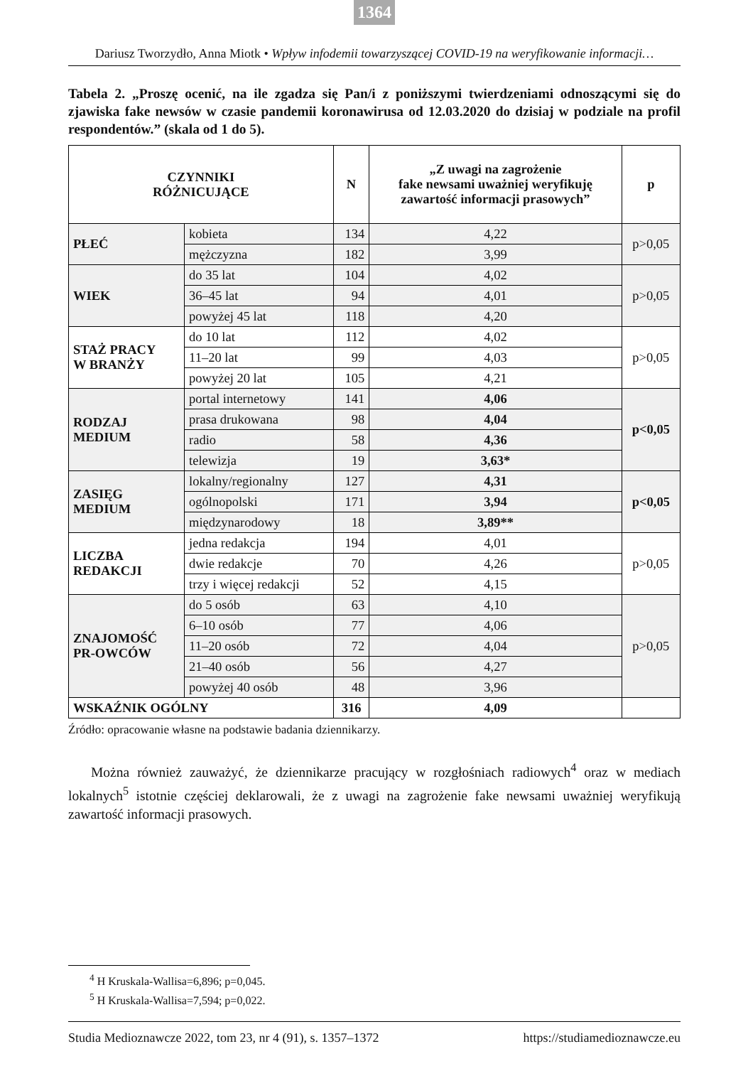1364
Dariusz Tworzydło, Anna Miotk • Wpływ infodemii towarzyszącej COVID-19 na weryfikowanie informacji…
Tabela 2. „Proszę ocenić, na ile zgadza się Pan/i z poniższymi twierdzeniami odnoszącymi się do zjawiska fake newsów w czasie pandemii koronawirusa od 12.03.2020 do dzisiaj w podziale na profil respondentów.” (skala od 1 do 5).
| CZYNNIKI RÓŻNICUJĄCE | | N | „Z uwagi na zagrożenie fake newsami uważniej weryfikuję zawartość informacji prasowych” | p |
| --- | --- | --- | --- | --- |
| PŁEĆ | kobieta | 134 | 4,22 | p>0,05 |
| | mężczyzna | 182 | 3,99 | |
| WIEK | do 35 lat | 104 | 4,02 | p>0,05 |
| | 36–45 lat | 94 | 4,01 | |
| | powyżej 45 lat | 118 | 4,20 | |
| STAŻ PRACY W BRANŻY | do 10 lat | 112 | 4,02 | p>0,05 |
| | 11–20 lat | 99 | 4,03 | |
| | powyżej 20 lat | 105 | 4,21 | |
| RODZAJ MEDIUM | portal internetowy | 141 | 4,06 | p<0,05 |
| | prasa drukowana | 98 | 4,04 | |
| | radio | 58 | 4,36 | |
| | telewizja | 19 | 3,63* | |
| ZASIĘG MEDIUM | lokalny/regionalny | 127 | 4,31 | p<0,05 |
| | ogólnopolski | 171 | 3,94 | |
| | międzynarodowy | 18 | 3,89** | |
| LICZBA REDAKCJI | jedna redakcja | 194 | 4,01 | p>0,05 |
| | dwie redakcje | 70 | 4,26 | |
| | trzy i więcej redakcji | 52 | 4,15 | |
| ZNAJOMOŚĆ PR-OWCÓW | do 5 osób | 63 | 4,10 | p>0,05 |
| | 6–10 osób | 77 | 4,06 | |
| | 11–20 osób | 72 | 4,04 | |
| | 21–40 osób | 56 | 4,27 | |
| | powyżej 40 osób | 48 | 3,96 | |
| WSKAŹNIK OGÓLNY | | 316 | 4,09 | |
Źródło: opracowanie własne na podstawie badania dziennikarzy.
Można również zauważyć, że dziennikarze pracujący w rozgłośniach radiowych<sup>4</sup> oraz w mediach lokalnych<sup>5</sup> istotnie częściej deklarowali, że z uwagi na zagrożenie fake newsami uważniej weryfikują zawartość informacji prasowych.
<sup>4</sup> H Kruskala-Wallisa=6,896; p=0,045.
<sup>5</sup> H Kruskala-Wallisa=7,594; p=0,022.
Studia Medioznawcze 2022, tom 23, nr 4 (91), s. 1357–1372 https://studiamedioznawcze.eu